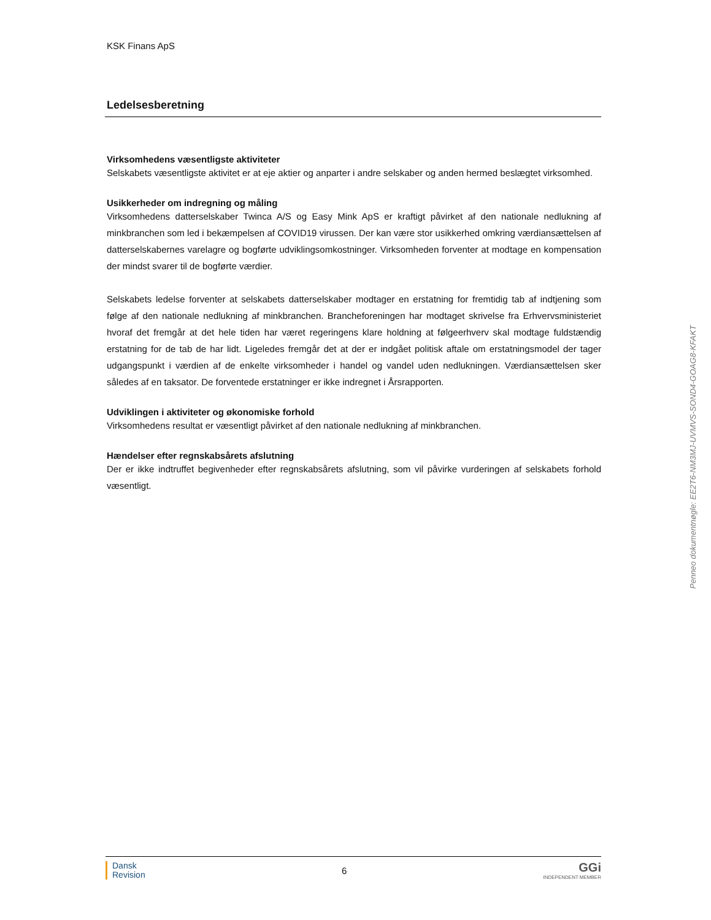KSK Finans ApS
Ledelsesberetning
Virksomhedens væsentligste aktiviteter
Selskabets væsentligste aktivitet er at eje aktier og anparter i andre selskaber og anden hermed beslægtet virksomhed.
Usikkerheder om indregning og måling
Virksomhedens datterselskaber Twinca A/S og Easy Mink ApS er kraftigt påvirket af den nationale nedlukning af minkbranchen som led i bekæmpelsen af COVID19 virussen. Der kan være stor usikkerhed omkring værdiansættelsen af datterselskabernes varelagre og bogførte udviklingsomkostninger. Virksomheden forventer at modtage en kompensation der mindst svarer til de bogførte værdier.
Selskabets ledelse forventer at selskabets datterselskaber modtager en erstatning for fremtidig tab af indtjening som følge af den nationale nedlukning af minkbranchen. Brancheforeningen har modtaget skrivelse fra Erhvervsministeriet hvoraf det fremgår at det hele tiden har været regeringens klare holdning at følgeerhverv skal modtage fuldstændig erstatning for de tab de har lidt. Ligeledes fremgår det at der er indgået politisk aftale om erstatningsmodel der tager udgangspunkt i værdien af de enkelte virksomheder i handel og vandel uden nedlukningen. Værdiansættelsen sker således af en taksator. De forventede erstatninger er ikke indregnet i Årsrapporten.
Udviklingen i aktiviteter og økonomiske forhold
Virksomhedens resultat er væsentligt påvirket af den nationale nedlukning af minkbranchen.
Hændelser efter regnskabsårets afslutning
Der er ikke indtruffet begivenheder efter regnskabsårets afslutning, som vil påvirke vurderingen af selskabets forhold væsentligt.
Penneo dokumentnøgle: EE2T6-NM3MJ-UVMVS-SOND4-GOAG8-KFAKT
Dansk
Revision
6
GGi
INDEPENDENT MEMBER